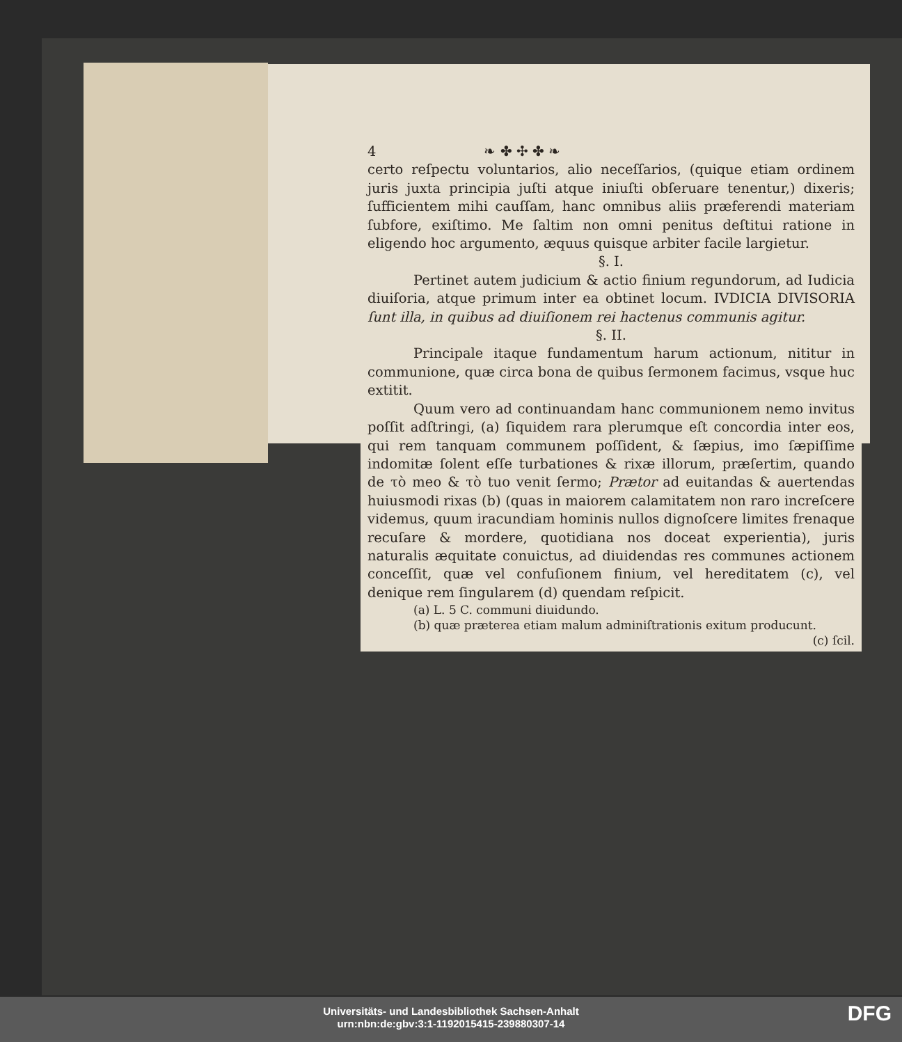4 ❧ ✤ ✣ ✤ ❧
certo reſpectu voluntarios, alio neceſſarios, (quique etiam ordinem juris juxta principia juſti atque iniuſti obſeruare tenentur,) dixeris; ſufficientem mihi cauſſam, hanc omnibus aliis præferendi materiam ſubfore, exiſtimo. Me ſaltim non omni penitus deſtitui ratione in eligendo hoc argumento, æquus quisque arbiter facile largietur.
§. I.
Pertinet autem judicium & actio finium regundorum, ad Iudicia diuiſoria, atque primum inter ea obtinet locum. IVDICIA DIVISORIA ſunt illa, in quibus ad diuiſionem rei hactenus communis agitur.
§. II.
Principale itaque fundamentum harum actionum, nititur in communione, quæ circa bona de quibus ſermonem facimus, vsque huc extitit.
Quum vero ad continuandam hanc communionem nemo invitus poſſit adſtringi, (a) ſiquidem rara plerumque eſt concordia inter eos, qui rem tanquam communem poſſident, & ſæpius, imo ſæpiſſime indomitæ ſolent eſſe turbationes & rixæ illorum, præſertim, quando de τὸ meo & τὸ tuo venit ſermo; Prætor ad euitandas & auertendas huiusmodi rixas (b) (quas in maiorem calamitatem non raro increſcere videmus, quum iracundiam hominis nullos dignoſcere limites frenaque recuſare & mordere, quotidiana nos doceat experientia), juris naturalis æquitate conuictus, ad diuidendas res communes actionem conceſſit, quæ vel confuſionem finium, vel hereditatem (c), vel denique rem ſingularem (d) quendam reſpicit.
(a) L. 5 C. communi diuidundo.
(b) quæ præterea etiam malum adminiſtrationis exitum producunt. (c) ſcil.
Universitäts- und Landesbibliothek Sachsen-Anhalt
urn:nbn:de:gbv:3:1-1192015415-239880307-14
DFG